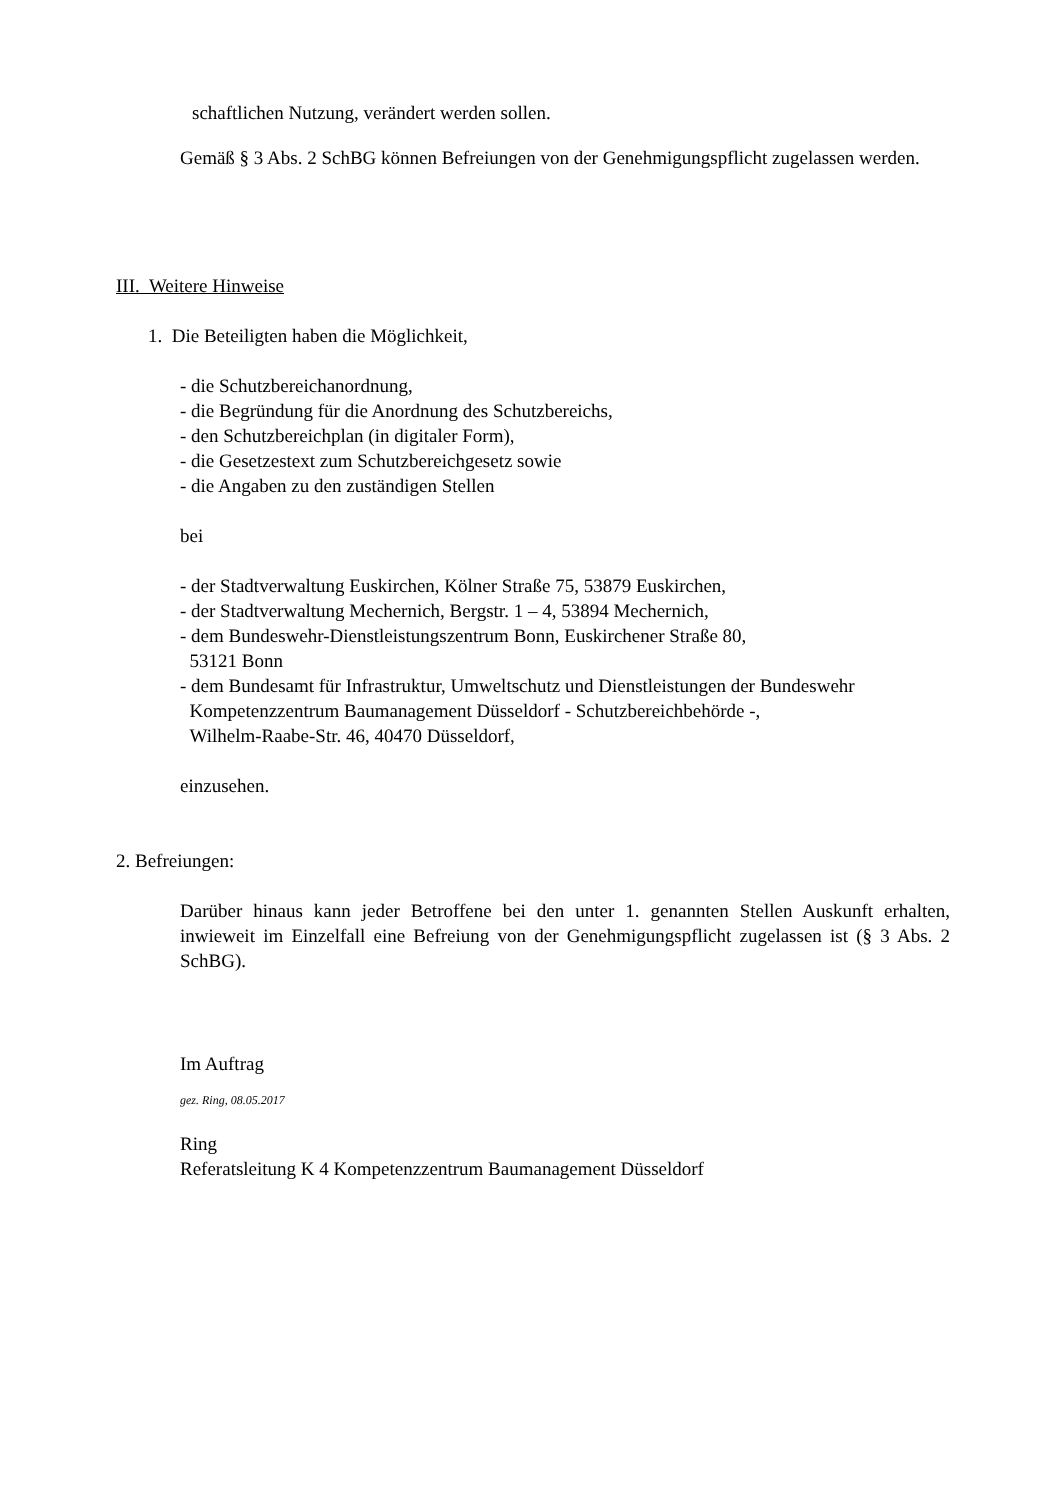schaftlichen Nutzung, verändert werden sollen.
Gemäß § 3 Abs. 2 SchBG können Befreiungen von der Genehmigungspflicht zugelassen werden.
III. Weitere Hinweise
1. Die Beteiligten haben die Möglichkeit,
- die Schutzbereichanordnung,
- die Begründung für die Anordnung des Schutzbereichs,
- den Schutzbereichplan (in digitaler Form),
- die Gesetzestext zum Schutzbereichgesetz sowie
- die Angaben zu den zuständigen Stellen
bei
- der Stadtverwaltung Euskirchen, Kölner Straße 75, 53879 Euskirchen,
- der Stadtverwaltung Mechernich, Bergstr. 1 – 4, 53894 Mechernich,
- dem Bundeswehr-Dienstleistungszentrum Bonn, Euskirchener Straße 80,
53121 Bonn
- dem Bundesamt für Infrastruktur, Umweltschutz und Dienstleistungen der Bundeswehr
Kompetenzzentrum Baumanagement Düsseldorf - Schutzbereichbehörde -,
Wilhelm-Raabe-Str. 46, 40470 Düsseldorf,
einzusehen.
2. Befreiungen:
Darüber hinaus kann jeder Betroffene bei den unter 1. genannten Stellen Auskunft erhalten, inwieweit im Einzelfall eine Befreiung von der Genehmigungspflicht zugelassen ist (§ 3 Abs. 2 SchBG).
Im Auftrag
gez. Ring, 08.05.2017
Ring
Referatsleitung K 4 Kompetenzzentrum Baumanagement Düsseldorf